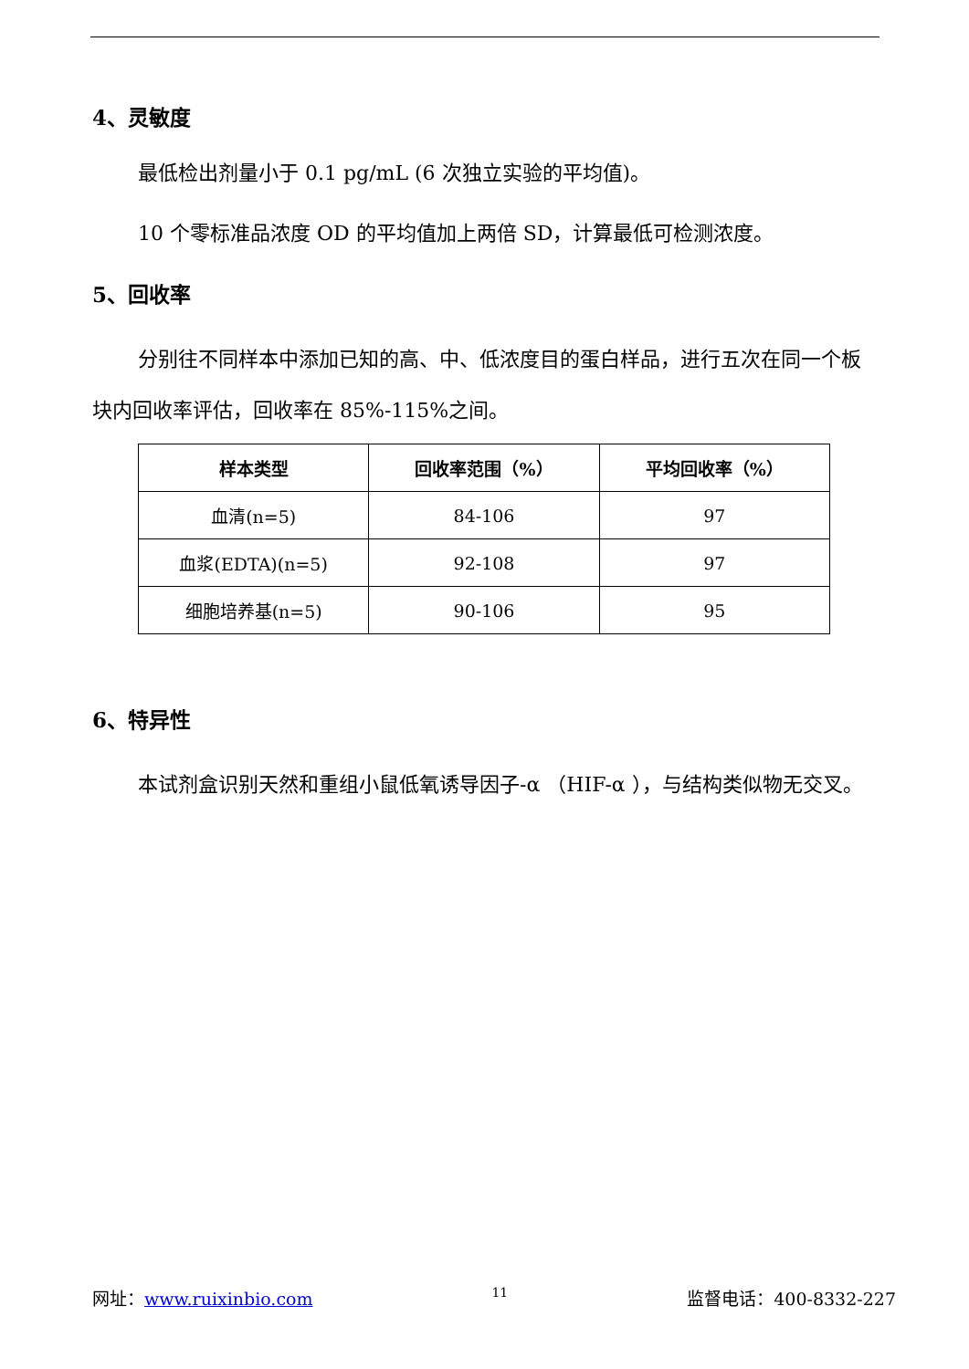4、灵敏度
最低检出剂量小于 0.1 pg/mL (6 次独立实验的平均值)。
10 个零标准品浓度 OD 的平均值加上两倍 SD，计算最低可检测浓度。
5、回收率
分别往不同样本中添加已知的高、中、低浓度目的蛋白样品，进行五次在同一个板块内回收率评估，回收率在 85%-115%之间。
| 样本类型 | 回收率范围（%） | 平均回收率（%） |
| --- | --- | --- |
| 血清(n=5) | 84-106 | 97 |
| 血浆(EDTA)(n=5) | 92-108 | 97 |
| 细胞培养基(n=5) | 90-106 | 95 |
6、特异性
本试剂盒识别天然和重组小鼠低氧诱导因子-α （HIF-α ），与结构类似物无交叉。
网址：www.ruixinbio.com 11 监督电话：400-8332-227